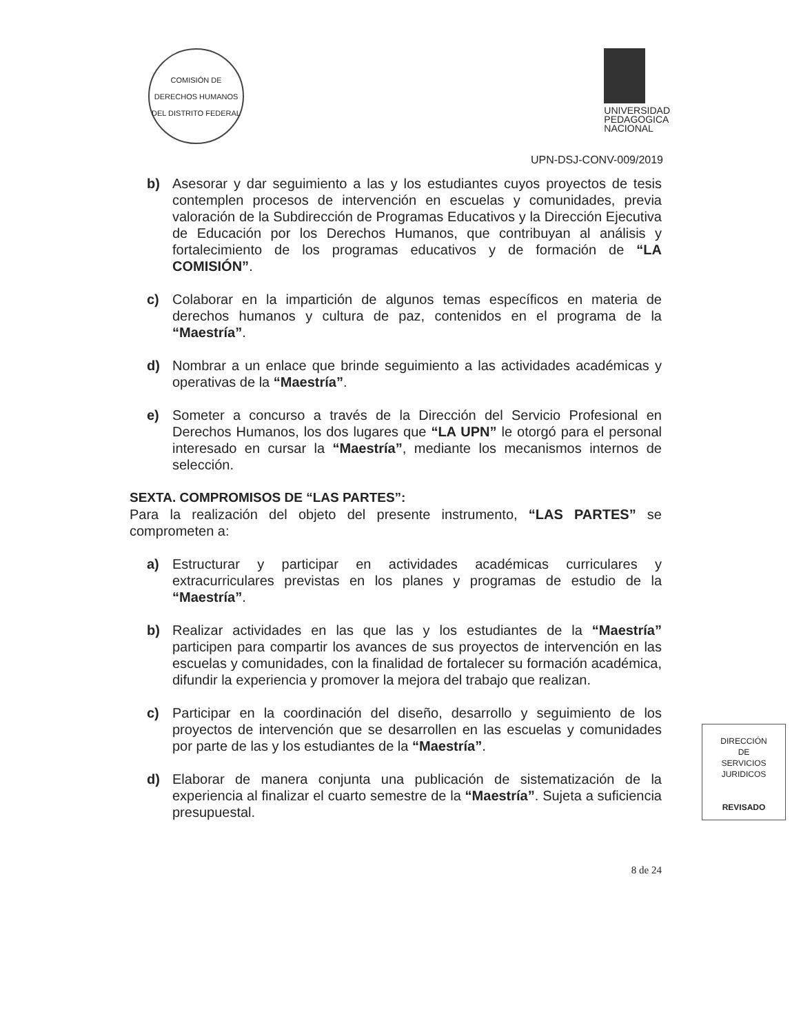COMISIÓN DE DERECHOS HUMANOS DEL DISTRITO FEDERAL
UNIVERSIDAD
PEDAGOGICA
NACIONAL
UPN-DSJ-CONV-009/2019
b) Asesorar y dar seguimiento a las y los estudiantes cuyos proyectos de tesis contemplen procesos de intervención en escuelas y comunidades, previa valoración de la Subdirección de Programas Educativos y la Dirección Ejecutiva de Educación por los Derechos Humanos, que contribuyan al análisis y fortalecimiento de los programas educativos y de formación de “LA COMISIÓN”.
c) Colaborar en la impartición de algunos temas específicos en materia de derechos humanos y cultura de paz, contenidos en el programa de la “Maestría”.
d) Nombrar a un enlace que brinde seguimiento a las actividades académicas y operativas de la “Maestría”.
e) Someter a concurso a través de la Dirección del Servicio Profesional en Derechos Humanos, los dos lugares que “LA UPN” le otorgó para el personal interesado en cursar la “Maestría”, mediante los mecanismos internos de selección.
SEXTA. COMPROMISOS DE “LAS PARTES”:
Para la realización del objeto del presente instrumento, “LAS PARTES” se comprometen a:
a) Estructurar y participar en actividades académicas curriculares y extracurriculares previstas en los planes y programas de estudio de la “Maestría”.
b) Realizar actividades en las que las y los estudiantes de la “Maestría” participen para compartir los avances de sus proyectos de intervención en las escuelas y comunidades, con la finalidad de fortalecer su formación académica, difundir la experiencia y promover la mejora del trabajo que realizan.
c) Participar en la coordinación del diseño, desarrollo y seguimiento de los proyectos de intervención que se desarrollen en las escuelas y comunidades por parte de las y los estudiantes de la “Maestría”.
d) Elaborar de manera conjunta una publicación de sistematización de la experiencia al finalizar el cuarto semestre de la “Maestría”. Sujeta a suficiencia presupuestal.
8 de 24
DIRECCIÓN
DE
SERVICIOS
JURIDICOS
REVISADO